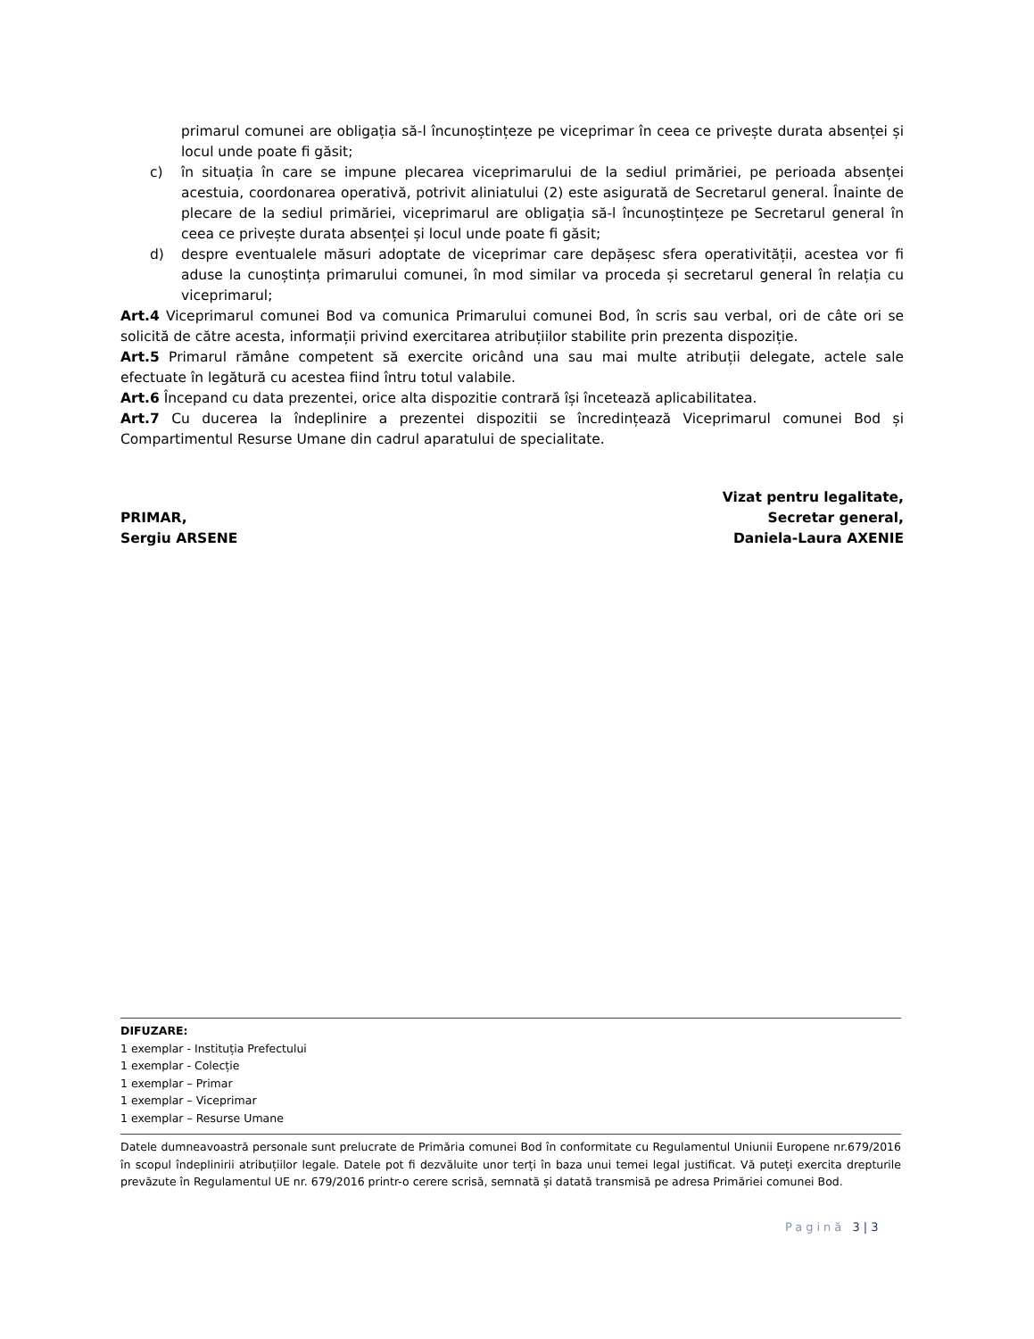primarul comunei are obligația să-l încunoștințeze pe viceprimar în ceea ce privește durata absenței și locul unde poate fi găsit;
c) în situația în care se impune plecarea viceprimarului de la sediul primăriei, pe perioada absenței acestuia, coordonarea operativă, potrivit aliniatului (2) este asigurată de Secretarul general. Înainte de plecare de la sediul primăriei, viceprimarul are obligația să-l încunoștințeze pe Secretarul general în ceea ce privește durata absenței și locul unde poate fi găsit;
d) despre eventualele măsuri adoptate de viceprimar care depășesc sfera operativității, acestea vor fi aduse la cunoștința primarului comunei, în mod similar va proceda și secretarul general în relația cu viceprimarul;
Art.4 Viceprimarul comunei Bod va comunica Primarului comunei Bod, în scris sau verbal, ori de câte ori se solicită de către acesta, informații privind exercitarea atribuțiilor stabilite prin prezenta dispoziție.
Art.5 Primarul rămâne competent să exercite oricând una sau mai multe atribuții delegate, actele sale efectuate în legătură cu acestea fiind întru totul valabile.
Art.6 Începand cu data prezentei, orice alta dispozitie contrară își încetează aplicabilitatea.
Art.7 Cu ducerea la îndeplinire a prezentei dispozitii se încredințează Viceprimarul comunei Bod și Compartimentul Resurse Umane din cadrul aparatului de specialitate.
PRIMAR,
Sergiu ARSENE
Vizat pentru legalitate,
Secretar general,
Daniela-Laura AXENIE
DIFUZARE:
1 exemplar - Instituția Prefectului
1 exemplar - Colecție
1 exemplar – Primar
1 exemplar – Viceprimar
1 exemplar – Resurse Umane
Datele dumneavoastră personale sunt prelucrate de Primăria comunei Bod în conformitate cu Regulamentul Uniunii Europene nr.679/2016 în scopul îndeplinirii atribuțiilor legale. Datele pot fi dezvăluite unor terți în baza unui temei legal justificat. Vă puteți exercita drepturile prevăzute în Regulamentul UE nr. 679/2016 printr-o cerere scrisă, semnată și datată transmisă pe adresa Primăriei comunei Bod.
Pagină 3 | 3